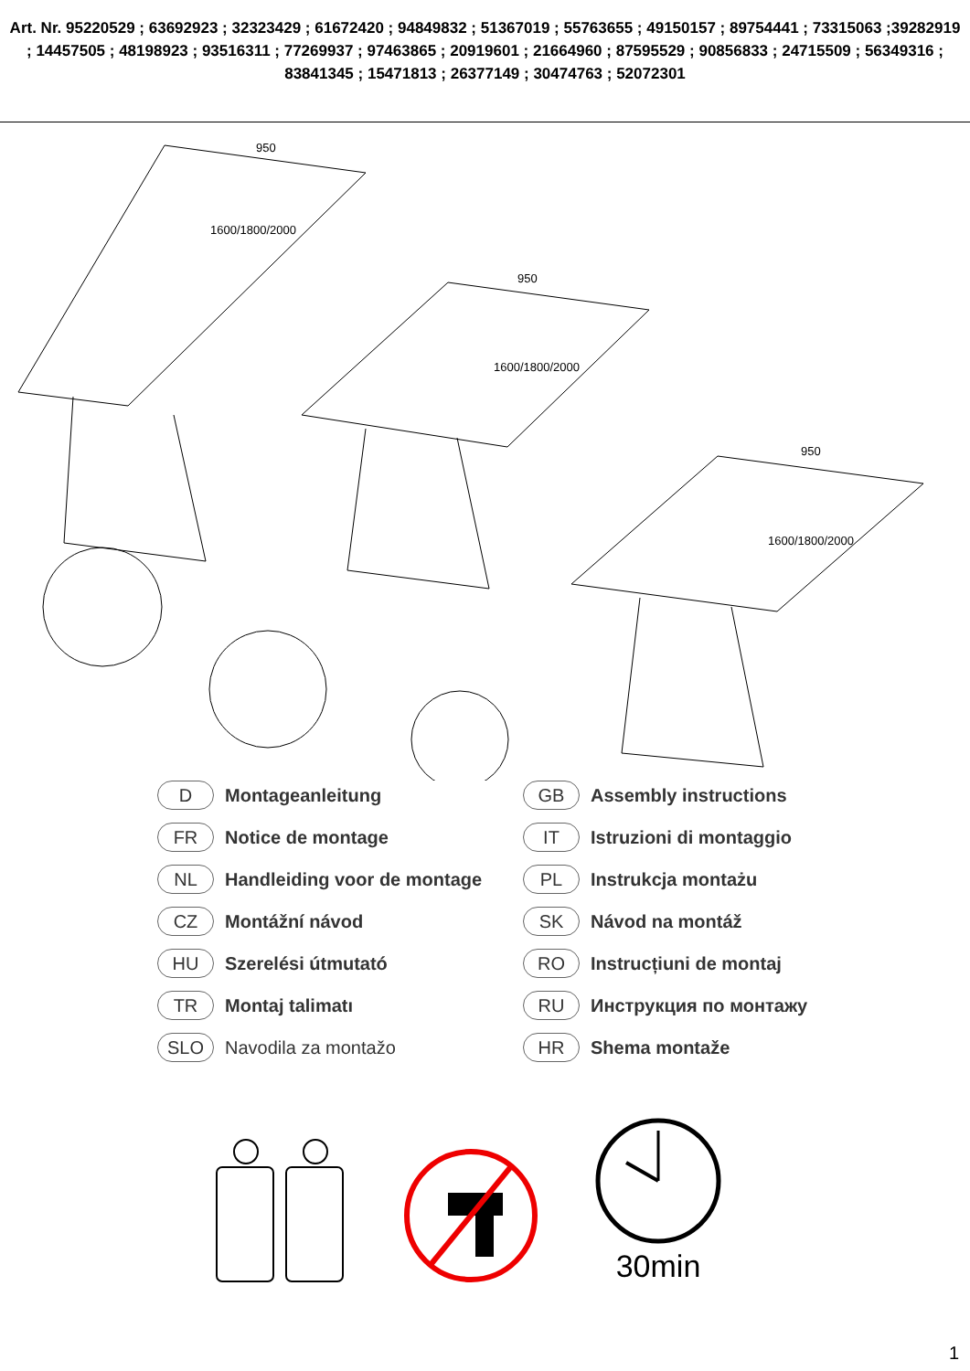Art. Nr. 95220529 ; 63692923 ; 32323429 ; 61672420 ; 94849832 ; 51367019 ; 55763655 ; 49150157 ; 89754441 ; 73315063 ;39282919 ; 14457505 ; 48198923 ; 93516311 ; 77269937 ; 97463865 ; 20919601 ; 21664960 ; 87595529 ; 90856833 ; 24715509 ; 56349316 ; 83841345 ; 15471813 ; 26377149 ; 30474763 ; 52072301
950
950
950
1600/1800/2000
1600/1800/2000
1600/1800/2000
D Montageanleitung
GB Assembly instructions
FR Notice de montage
IT Istruzioni di montaggio
NL Handleiding voor de montage
PL Instrukcja montażu
CZ Montážní návod
SK Návod na montáž
HU Szerelési útmutató
RO Instrucțiuni de montaj
TR Montaj talimatı
RU Инструкция по монтажу
SLO Navodila za montažo
HR Shema montaže
30min
1